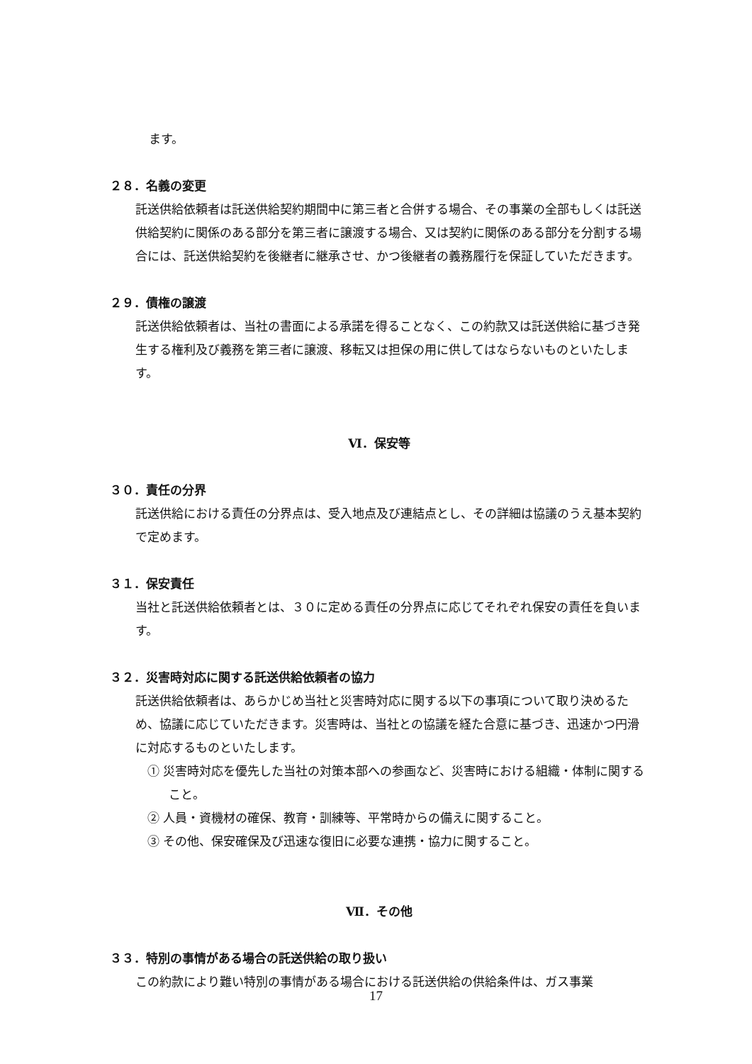ます。
２８．名義の変更
託送供給依頼者は託送供給契約期間中に第三者と合併する場合、その事業の全部もしくは託送供給契約に関係のある部分を第三者に譲渡する場合、又は契約に関係のある部分を分割する場合には、託送供給契約を後継者に継承させ、かつ後継者の義務履行を保証していただきます。
２９．債権の譲渡
託送供給依頼者は、当社の書面による承諾を得ることなく、この約款又は託送供給に基づき発生する権利及び義務を第三者に譲渡、移転又は担保の用に供してはならないものといたします。
Ⅵ．保安等
３０．責任の分界
託送供給における責任の分界点は、受入地点及び連結点とし、その詳細は協議のうえ基本契約で定めます。
３１．保安責任
当社と託送供給依頼者とは、３０に定める責任の分界点に応じてそれぞれ保安の責任を負います。
３２．災害時対応に関する託送供給依頼者の協力
託送供給依頼者は、あらかじめ当社と災害時対応に関する以下の事項について取り決めるため、協議に応じていただきます。災害時は、当社との協議を経た合意に基づき、迅速かつ円滑に対応するものといたします。
① 災害時対応を優先した当社の対策本部への参画など、災害時における組織・体制に関すること。
② 人員・資機材の確保、教育・訓練等、平常時からの備えに関すること。
③ その他、保安確保及び迅速な復旧に必要な連携・協力に関すること。
Ⅶ．その他
３３．特別の事情がある場合の託送供給の取り扱い
この約款により難い特別の事情がある場合における託送供給の供給条件は、ガス事業
17